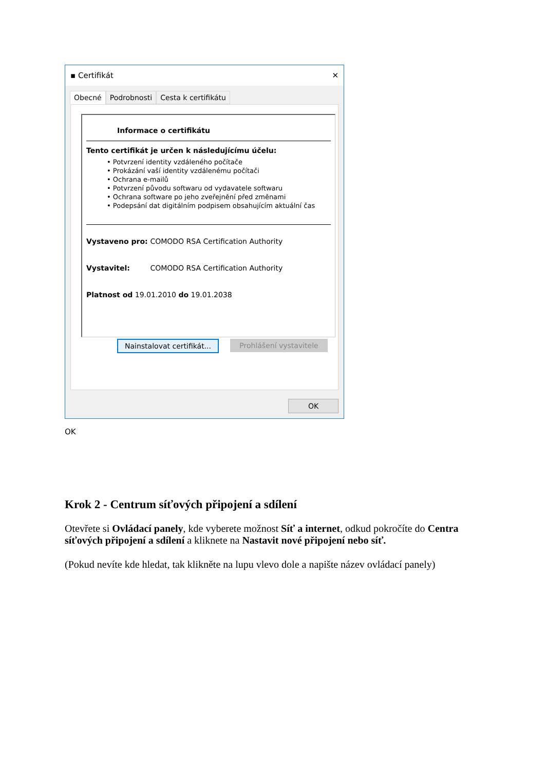▪ Certifikát ✕
Obecné Podrobnosti Cesta k certifikátu
Informace o certifikátu
Tento certifikát je určen k následujícímu účelu:
• Potvrzení identity vzdáleného počítače
• Prokázání vaší identity vzdálenému počítači
• Ochrana e-mailů
• Potvrzení původu softwaru od vydavatele softwaru
• Ochrana software po jeho zveřejnění před změnami
• Podepsání dat digitálním podpisem obsahujícím aktuální čas
Vystaveno pro: COMODO RSA Certification Authority
Vystavitel: COMODO RSA Certification Authority
Platnost od 19.01.2010 do 19.01.2038
Nainstalovat certifikát...
Prohlášení vystavitele
OK
OK
Krok 2 - Centrum síťových připojení a sdílení
Otevřete si Ovládací panely, kde vyberete možnost Síť a internet, odkud pokročíte do Centra síťových připojení a sdílení a kliknete na Nastavit nové připojení nebo síť.
(Pokud nevíte kde hledat, tak klikněte na lupu vlevo dole a napište název ovládací panely)